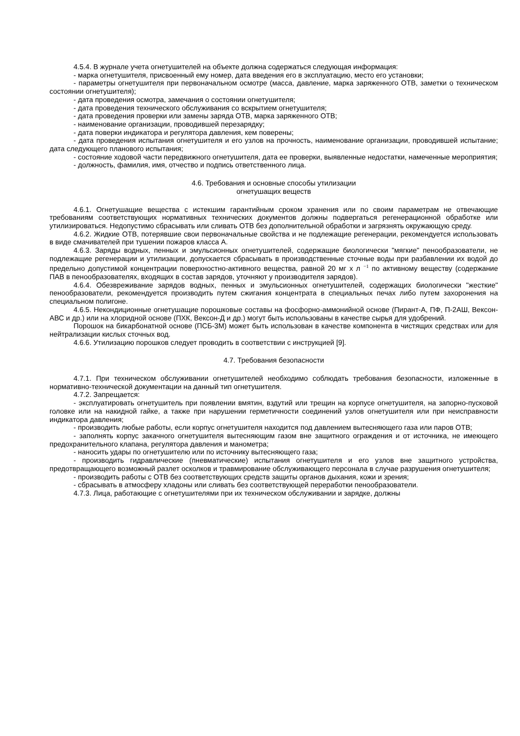4.5.4. В журнале учета огнетушителей на объекте должна содержаться следующая информация:
- марка огнетушителя, присвоенный ему номер, дата введения его в эксплуатацию, место его установки;
- параметры огнетушителя при первоначальном осмотре (масса, давление, марка заряженного ОТВ, заметки о техническом состоянии огнетушителя);
- дата проведения осмотра, замечания о состоянии огнетушителя;
- дата проведения технического обслуживания со вскрытием огнетушителя;
- дата проведения проверки или замены заряда ОТВ, марка заряженного ОТВ;
- наименование организации, проводившей перезарядку;
- дата поверки индикатора и регулятора давления, кем поверены;
- дата проведения испытания огнетушителя и его узлов на прочность, наименование организации, проводившей испытание; дата следующего планового испытания;
- состояние ходовой части передвижного огнетушителя, дата ее проверки, выявленные недостатки, намеченные мероприятия;
- должность, фамилия, имя, отчество и подпись ответственного лица.
4.6. Требования и основные способы утилизации
огнетушащих веществ
4.6.1. Огнетушащие вещества с истекшим гарантийным сроком хранения или по своим параметрам не отвечающие требованиям соответствующих нормативных технических документов должны подвергаться регенерационной обработке или утилизироваться. Недопустимо сбрасывать или сливать ОТВ без дополнительной обработки и загрязнять окружающую среду.
4.6.2. Жидкие ОТВ, потерявшие свои первоначальные свойства и не подлежащие регенерации, рекомендуется использовать в виде смачивателей при тушении пожаров класса А.
4.6.3. Заряды водных, пенных и эмульсионных огнетушителей, содержащие биологически "мягкие" пенообразователи, не подлежащие регенерации и утилизации, допускается сбрасывать в производственные сточные воды при разбавлении их водой до предельно допустимой концентрации поверхностно-активного вещества, равной 20 мг х л <sup>−1</sup> по активному веществу (содержание ПАВ в пенообразователях, входящих в состав зарядов, уточняют у производителя зарядов).
4.6.4. Обезвреживание зарядов водных, пенных и эмульсионных огнетушителей, содержащих биологически "жесткие" пенообразователи, рекомендуется производить путем сжигания концентрата в специальных печах либо путем захоронения на специальном полигоне.
4.6.5. Некондиционные огнетушащие порошковые составы на фосфорно-аммонийной основе (Пирант-А, ПФ, П-2АШ, Вексон-АВС и др.) или на хлоридной основе (ПХК, Вексон-Д и др.) могут быть использованы в качестве сырья для удобрений.
Порошок на бикарбонатной основе (ПСБ-3М) может быть использован в качестве компонента в чистящих средствах или для нейтрализации кислых сточных вод.
4.6.6. Утилизацию порошков следует проводить в соответствии с инструкцией [9].
4.7. Требования безопасности
4.7.1. При техническом обслуживании огнетушителей необходимо соблюдать требования безопасности, изложенные в нормативно-технической документации на данный тип огнетушителя.
4.7.2. Запрещается:
- эксплуатировать огнетушитель при появлении вмятин, вздутий или трещин на корпусе огнетушителя, на запорно-пусковой головке или на накидной гайке, а также при нарушении герметичности соединений узлов огнетушителя или при неисправности индикатора давления;
- производить любые работы, если корпус огнетушителя находится под давлением вытесняющего газа или паров ОТВ;
- заполнять корпус закачного огнетушителя вытесняющим газом вне защитного ограждения и от источника, не имеющего предохранительного клапана, регулятора давления и манометра;
- наносить удары по огнетушителю или по источнику вытесняющего газа;
- производить гидравлические (пневматические) испытания огнетушителя и его узлов вне защитного устройства, предотвращающего возможный разлет осколков и травмирование обслуживающего персонала в случае разрушения огнетушителя;
- производить работы с ОТВ без соответствующих средств защиты органов дыхания, кожи и зрения;
- сбрасывать в атмосферу хладоны или сливать без соответствующей переработки пенообразователи.
4.7.3. Лица, работающие с огнетушителями при их техническом обслуживании и зарядке, должны